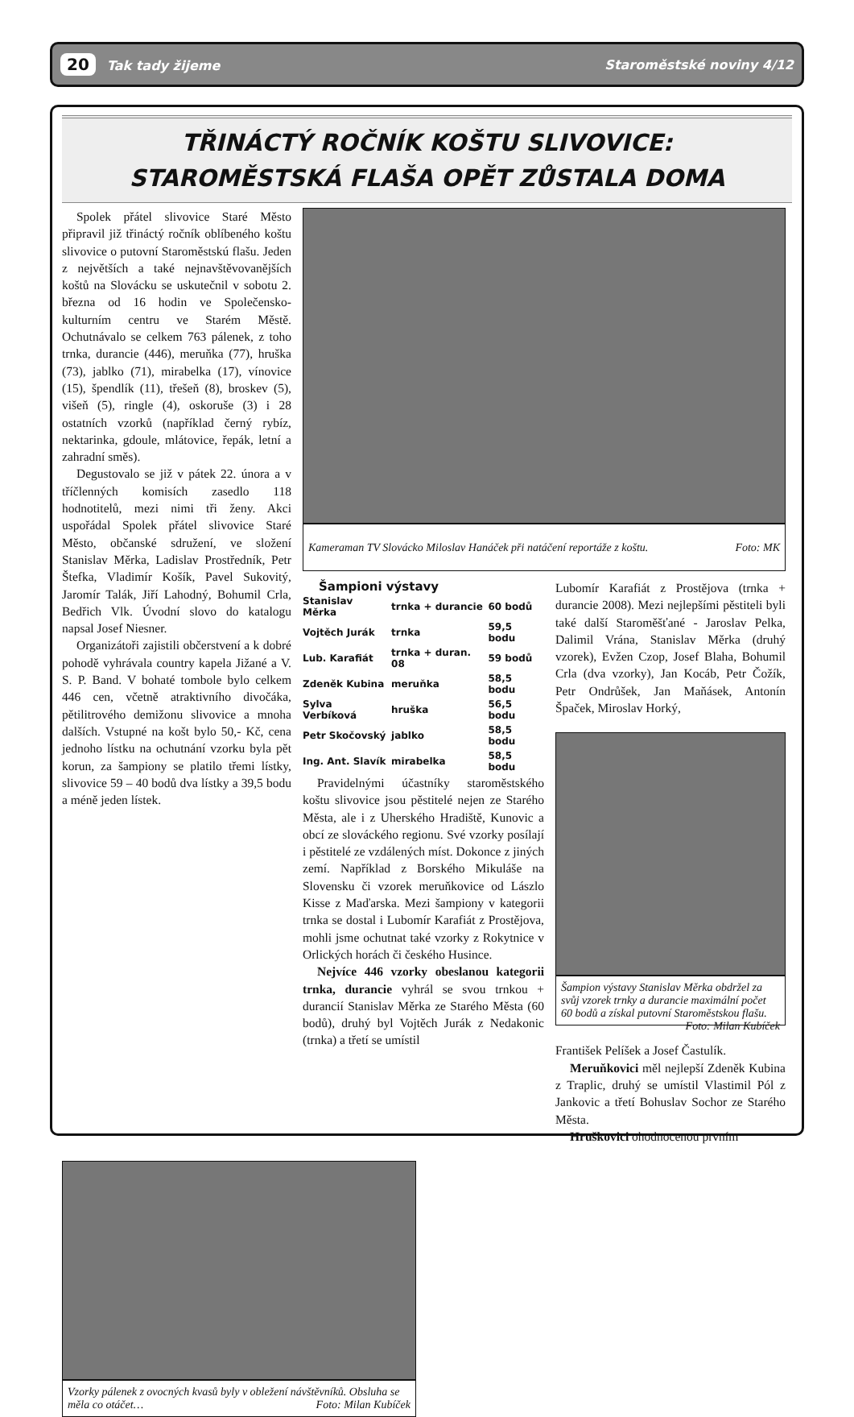20 Tak tady žijeme Staroměstské noviny 4/12
TŘINÁCTÝ ROČNÍK KOŠTU SLIVOVICE:
STAROMĚSTSKÁ FLAŠA OPĚT ZŮSTALA DOMA
Spolek přátel slivovice Staré Město připravil již třináctý ročník oblíbeného koštu slivovice o putovní Staroměstskú flašu. Jeden z největších a také nejnavštěvovanějších koštů na Slovácku se uskutečnil v sobotu 2. března od 16 hodin ve Společensko-kulturním centru ve Starém Městě. Ochutnávalo se celkem 763 pálenek, z toho trnka, durancie (446), meruňka (77), hruška (73), jablko (71), mirabelka (17), vínovice (15), špendlík (11), třešeň (8), broskev (5), višeň (5), ringle (4), oskoruše (3) i 28 ostatních vzorků (například černý rybíz, nektarinka, gdoule, mlátovice, řepák, letní a zahradní směs).
Degustovalo se již v pátek 22. února a v tříčlenných komisích zasedlo 118 hodnotitelů, mezi nimi tři ženy. Akci uspořádal Spolek přátel slivovice Staré Město, občanské sdružení, ve složení Stanislav Měrka, Ladislav Prostředník, Petr Štefka, Vladimír Košík, Pavel Sukovitý, Jaromír Talák, Jiří Lahodný, Bohumil Crla, Bedřich Vlk. Úvodní slovo do katalogu napsal Josef Niesner.
Organizátoři zajistili občerstvení a k dobré pohodě vyhrávala country kapela Jižané a V. S. P. Band. V bohaté tombole bylo celkem 446 cen, včetně atraktivního divočáka, pětilitrového demižonu slivovice a mnoha dalších. Vstupné na košt bylo 50,- Kč, cena jednoho lístku na ochutnání vzorku byla pět korun, za šampiony se platilo třemi lístky, slivovice 59 – 40 bodů dva lístky a 39,5 bodu a méně jeden lístek.
Kameraman TV Slovácko Miloslav Hanáček při natáčení reportáže z koštu. Foto: MK
Šampioni výstavy
| Stanislav Měrka | trnka + durancie | 60 bodů |
| Vojtěch Jurák | trnka | 59,5 bodu |
| Lub. Karafiát | trnka + duran. 08 | 59 bodů |
| Zdeněk Kubina | meruňka | 58,5 bodu |
| Sylva Verbíková | hruška | 56,5 bodu |
| Petr Skočovský | jablko | 58,5 bodu |
| Ing. Ant. Slavík | mirabelka | 58,5 bodu |
Pravidelnými účastníky staroměstského koštu slivovice jsou pěstitelé nejen ze Starého Města, ale i z Uherského Hradiště, Kunovic a obcí ze slováckého regionu. Své vzorky posílají i pěstitelé ze vzdálených míst. Dokonce z jiných zemí. Například z Borského Mikuláše na Slovensku či vzorek meruňkovice od Lászlo Kisse z Maďarska. Mezi šampiony v kategorii trnka se dostal i Lubomír Karafiát z Prostějova, mohli jsme ochutnat také vzorky z Rokytnice v Orlických horách či českého Husince.
Nejvíce 446 vzorky obeslanou kategorii trnka, durancie vyhrál se svou trnkou + durancií Stanislav Měrka ze Starého Města (60 bodů), druhý byl Vojtěch Jurák z Nedakonic (trnka) a třetí se umístil
Lubomír Karafiát z Prostějova (trnka + durancie 2008). Mezi nejlepšími pěstiteli byli také další Staroměšťané - Jaroslav Pelka, Dalimil Vrána, Stanislav Měrka (druhý vzorek), Evžen Czop, Josef Blaha, Bohumil Crla (dva vzorky), Jan Kocáb, Petr Čožík, Petr Ondrůšek, Jan Maňásek, Antonín Špaček, Miroslav Horký,
Šampion výstavy Stanislav Měrka obdržel za svůj vzorek trnky a durancie maximální počet 60 bodů a získal putovní Staroměstskou flašu. Foto: Milan Kubíček
František Pelíšek a Josef Častulík.
Meruňkovici měl nejlepší Zdeněk Kubina z Traplic, druhý se umístil Vlastimil Pól z Jankovic a třetí Bohuslav Sochor ze Starého Města.
Hruškovici ohodnocenou prvním
Vzorky pálenek z ovocných kvasů byly v obležení návštěvníků. Obsluha se měla co otáčet… Foto: Milan Kubíček